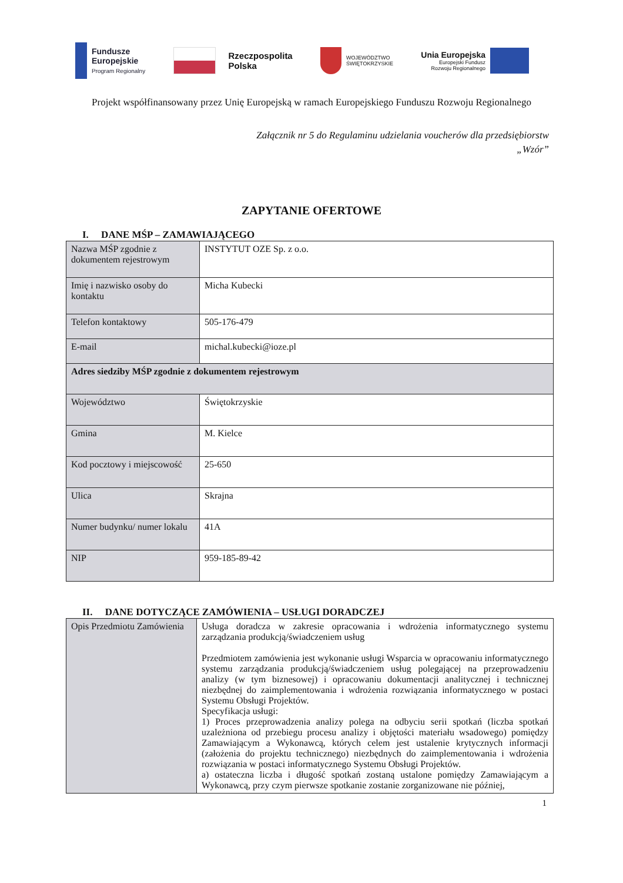Fundusze
Europejskie
Program Regionalny
Rzeczpospolita
Polska
WOJEWÓDZTWO
ŚWIĘTOKRZYSKIE
Unia Europejska
Europejski Fundusz
Rozwoju Regionalnego
Projekt współfinansowany przez Unię Europejską w ramach Europejskiego Funduszu Rozwoju Regionalnego
Załącznik nr 5 do Regulaminu udzielania voucherów dla przedsiębiorstw
„Wzór”
ZAPYTANIE OFERTOWE
I. DANE MŚP – ZAMAWIAJĄCEGO
| Nazwa MŚP zgodnie z dokumentem rejestrowym | INSTYTUT OZE Sp. z o.o. | |
| Imię i nazwisko osoby do kontaktu | Micha Kubecki | |
| Telefon kontaktowy | 505-176-479 | |
| E-mail | michal.kubecki@ioze.pl | |
| Adres siedziby MŚP zgodnie z dokumentem rejestrowym | | |
| Województwo | | Świętokrzyskie |
| Gmina | | M. Kielce |
| Kod pocztowy i miejscowość | | 25-650 |
| Ulica | | Skrajna |
| Numer budynku/ numer lokalu | | 41A |
| NIP | | 959-185-89-42 |
II. DANE DOTYCZĄCE ZAMÓWIENIA – USŁUGI DORADCZEJ
| Opis Przedmiotu Zamówienia | Usługa doradcza w zakresie opracowania i wdrożenia informatycznego systemu zarządzania produkcją/świadczeniem usług Przedmiotem zamówienia jest wykonanie usługi Wsparcia w opracowaniu informatycznego systemu zarządzania produkcją/świadczeniem usług polegającej na przeprowadzeniu analizy (w tym biznesowej) i opracowaniu dokumentacji analitycznej i technicznej niezbędnej do zaimplementowania i wdrożenia rozwiązania informatycznego w postaci Systemu Obsługi Projektów. Specyfikacja usługi: 1) Proces przeprowadzenia analizy polega na odbyciu serii spotkań (liczba spotkań uzależniona od przebiegu procesu analizy i objętości materiału wsadowego) pomiędzy Zamawiającym a Wykonawcą, których celem jest ustalenie krytycznych informacji (założenia do projektu technicznego) niezbędnych do zaimplementowania i wdrożenia rozwiązania w postaci informatycznego Systemu Obsługi Projektów. a) ostateczna liczba i długość spotkań zostaną ustalone pomiędzy Zamawiającym a Wykonawcą, przy czym pierwsze spotkanie zostanie zorganizowane nie później, |
1